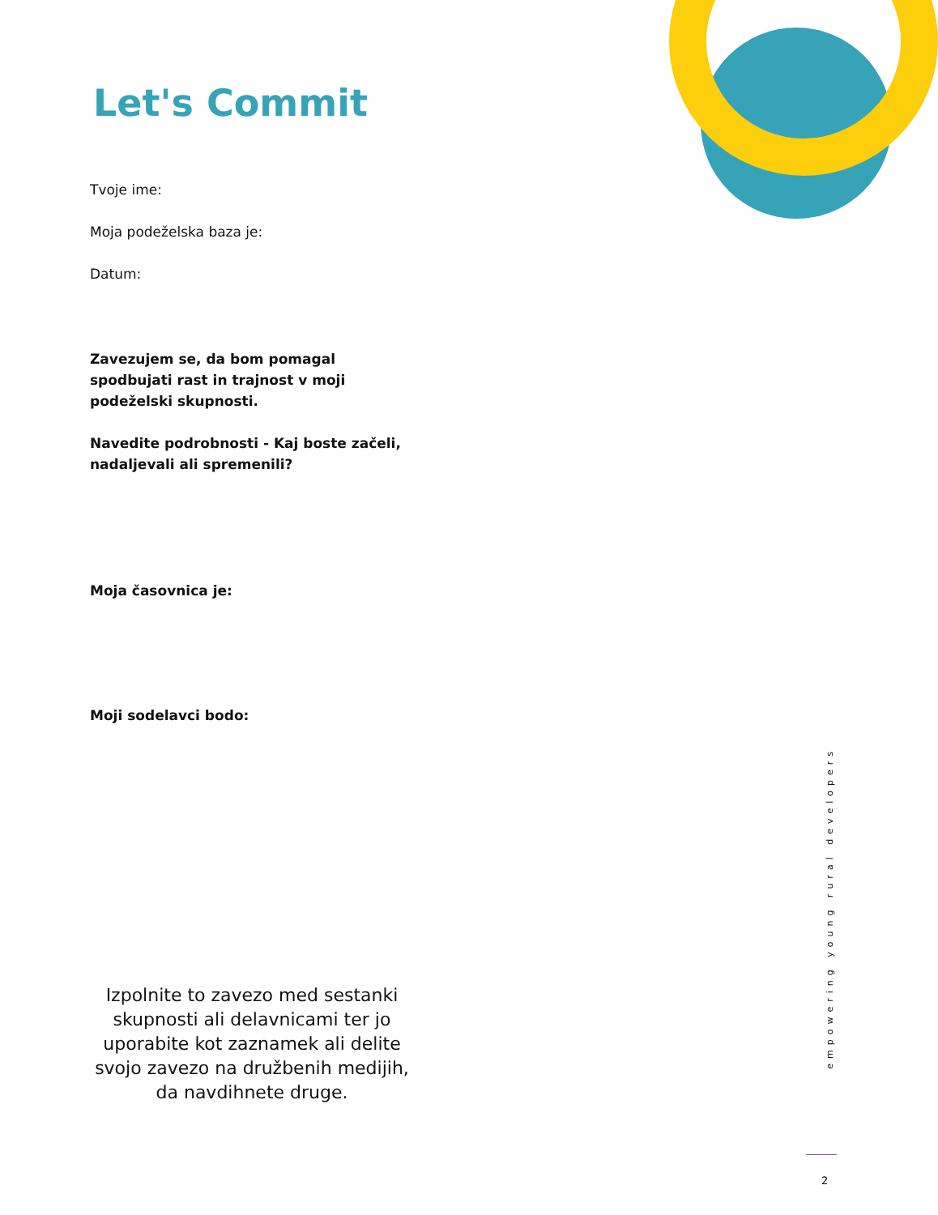Let's Commit
Tvoje ime:
Moja podeželska baza je:
Datum:
Zavezujem se, da bom pomagal spodbujati rast in trajnost v moji podeželski skupnosti.
Navedite podrobnosti - Kaj boste začeli, nadaljevali ali spremenili?
Moja časovnica je:
Moji sodelavci bodo:
Izpolnite to zavezo med sestanki skupnosti ali delavnicami ter jo uporabite kot zaznamek ali delite svojo zavezo na družbenih medijih, da navdihnete druge.
empowering young rural developers
2